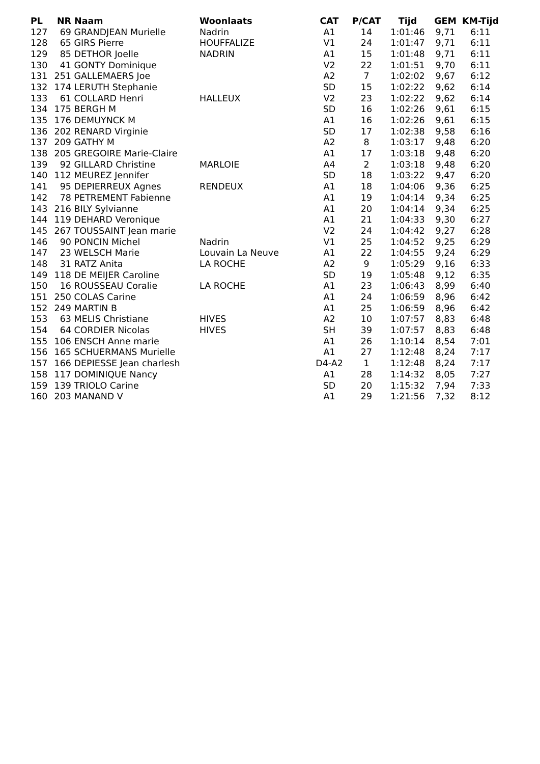| PL | NR | Naam | Woonlaats | CAT | P/CAT | Tijd | GEM | KM-Tijd |
| --- | --- | --- | --- | --- | --- | --- | --- | --- |
| 127 | 69 | GRANDJEAN Murielle | Nadrin | A1 | 14 | 1:01:46 | 9,71 | 6:11 |
| 128 | 65 | GIRS Pierre | HOUFFALIZE | V1 | 24 | 1:01:47 | 9,71 | 6:11 |
| 129 | 85 | DETHOR Joelle | NADRIN | A1 | 15 | 1:01:48 | 9,71 | 6:11 |
| 130 | 41 | GONTY Dominique | | V2 | 22 | 1:01:51 | 9,70 | 6:11 |
| 131 | 251 | GALLEMAERS Joe | | A2 | 7 | 1:02:02 | 9,67 | 6:12 |
| 132 | 174 | LERUTH Stephanie | | SD | 15 | 1:02:22 | 9,62 | 6:14 |
| 133 | 61 | COLLARD Henri | HALLEUX | V2 | 23 | 1:02:22 | 9,62 | 6:14 |
| 134 | 175 | BERGH M | | SD | 16 | 1:02:26 | 9,61 | 6:15 |
| 135 | 176 | DEMUYNCK M | | A1 | 16 | 1:02:26 | 9,61 | 6:15 |
| 136 | 202 | RENARD Virginie | | SD | 17 | 1:02:38 | 9,58 | 6:16 |
| 137 | 209 | GATHY M | | A2 | 8 | 1:03:17 | 9,48 | 6:20 |
| 138 | 205 | GREGOIRE Marie-Claire | | A1 | 17 | 1:03:18 | 9,48 | 6:20 |
| 139 | 92 | GILLARD Christine | MARLOIE | A4 | 2 | 1:03:18 | 9,48 | 6:20 |
| 140 | 112 | MEUREZ Jennifer | | SD | 18 | 1:03:22 | 9,47 | 6:20 |
| 141 | 95 | DEPIERREUX Agnes | RENDEUX | A1 | 18 | 1:04:06 | 9,36 | 6:25 |
| 142 | 78 | PETREMENT Fabienne | | A1 | 19 | 1:04:14 | 9,34 | 6:25 |
| 143 | 216 | BILY Sylvianne | | A1 | 20 | 1:04:14 | 9,34 | 6:25 |
| 144 | 119 | DEHARD Veronique | | A1 | 21 | 1:04:33 | 9,30 | 6:27 |
| 145 | 267 | TOUSSAINT Jean marie | | V2 | 24 | 1:04:42 | 9,27 | 6:28 |
| 146 | 90 | PONCIN Michel | Nadrin | V1 | 25 | 1:04:52 | 9,25 | 6:29 |
| 147 | 23 | WELSCH Marie | Louvain La Neuve | A1 | 22 | 1:04:55 | 9,24 | 6:29 |
| 148 | 31 | RATZ Anita | LA ROCHE | A2 | 9 | 1:05:29 | 9,16 | 6:33 |
| 149 | 118 | DE MEIJER Caroline | | SD | 19 | 1:05:48 | 9,12 | 6:35 |
| 150 | 16 | ROUSSEAU Coralie | LA ROCHE | A1 | 23 | 1:06:43 | 8,99 | 6:40 |
| 151 | 250 | COLAS Carine | | A1 | 24 | 1:06:59 | 8,96 | 6:42 |
| 152 | 249 | MARTIN B | | A1 | 25 | 1:06:59 | 8,96 | 6:42 |
| 153 | 63 | MELIS Christiane | HIVES | A2 | 10 | 1:07:57 | 8,83 | 6:48 |
| 154 | 64 | CORDIER Nicolas | HIVES | SH | 39 | 1:07:57 | 8,83 | 6:48 |
| 155 | 106 | ENSCH Anne marie | | A1 | 26 | 1:10:14 | 8,54 | 7:01 |
| 156 | 165 | SCHUERMANS Murielle | | A1 | 27 | 1:12:48 | 8,24 | 7:17 |
| 157 | 166 | DEPIESSE Jean charlesh | | D4-A2 | 1 | 1:12:48 | 8,24 | 7:17 |
| 158 | 117 | DOMINIQUE Nancy | | A1 | 28 | 1:14:32 | 8,05 | 7:27 |
| 159 | 139 | TRIOLO Carine | | SD | 20 | 1:15:32 | 7,94 | 7:33 |
| 160 | 203 | MANAND V | | A1 | 29 | 1:21:56 | 7,32 | 8:12 |